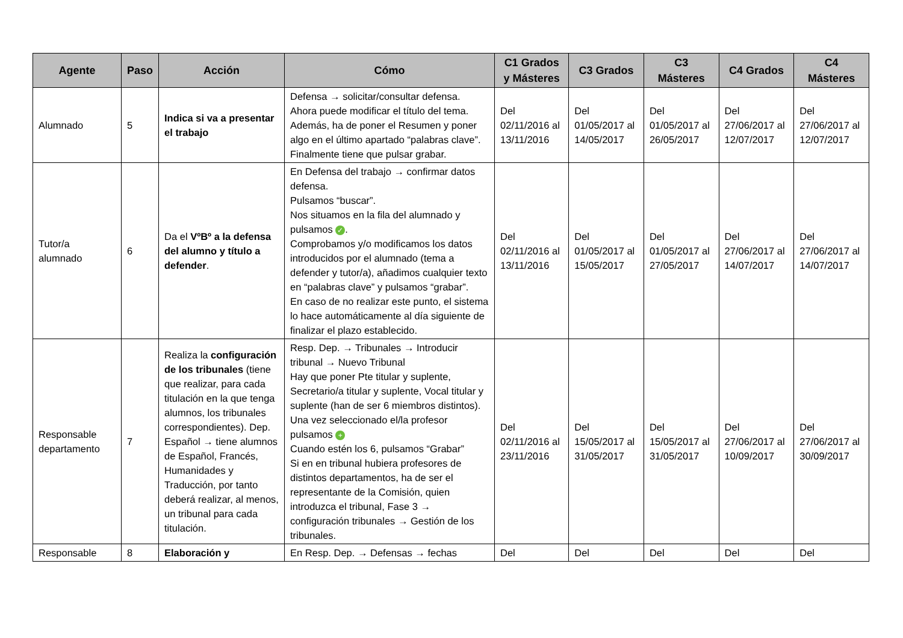| Agente | Paso | Acción | Cómo | C1 Grados y Másteres | C3 Grados | C3 Másteres | C4 Grados | C4 Másteres |
| --- | --- | --- | --- | --- | --- | --- | --- | --- |
| Alumnado | 5 | Indica si va a presentar el trabajo | Defensa → solicitar/consultar defensa. Ahora puede modificar el título del tema. Además, ha de poner el Resumen y poner algo en el último apartado “palabras clave”. Finalmente tiene que pulsar grabar. | Del 02/11/2016 al 13/11/2016 | Del 01/05/2017 al 14/05/2017 | Del 01/05/2017 al 26/05/2017 | Del 27/06/2017 al 12/07/2017 | Del 27/06/2017 al 12/07/2017 |
| Tutor/a alumnado | 6 | Da el VºBº a la defensa del alumno y título a defender . | En Defensa del trabajo → confirmar datos defensa. Pulsamos “buscar”. Nos situamos en la fila del alumnado y pulsamos ✓ . Comprobamos y/o modificamos los datos introducidos por el alumnado (tema a defender y tutor/a), añadimos cualquier texto en “palabras clave” y pulsamos “grabar”. En caso de no realizar este punto, el sistema lo hace automáticamente al día siguiente de finalizar el plazo establecido. | Del 02/11/2016 al 13/11/2016 | Del 01/05/2017 al 15/05/2017 | Del 01/05/2017 al 27/05/2017 | Del 27/06/2017 al 14/07/2017 | Del 27/06/2017 al 14/07/2017 |
| Responsable departamento | 7 | Realiza la configuración de los tribunales (tiene que realizar, para cada titulación en la que tenga alumnos, los tribunales correspondientes). Dep. Español → tiene alumnos de Español, Francés, Humanidades y Traducción, por tanto deberá realizar, al menos, un tribunal para cada titulación. | Resp. Dep. → Tribunales → Introducir tribunal → Nuevo Tribunal Hay que poner Pte titular y suplente, Secretario/a titular y suplente, Vocal titular y suplente (han de ser 6 miembros distintos). Una vez seleccionado el/la profesor pulsamos + Cuando estén los 6, pulsamos “Grabar” Si en en tribunal hubiera profesores de distintos departamentos, ha de ser el representante de la Comisión, quien introduzca el tribunal, Fase 3 → configuración tribunales → Gestión de los tribunales. | Del 02/11/2016 al 23/11/2016 | Del 15/05/2017 al 31/05/2017 | Del 15/05/2017 al 31/05/2017 | Del 27/06/2017 al 10/09/2017 | Del 27/06/2017 al 30/09/2017 |
| Responsable | 8 | Elaboración y | En Resp. Dep. → Defensas → fechas | Del | Del | Del | Del | Del |